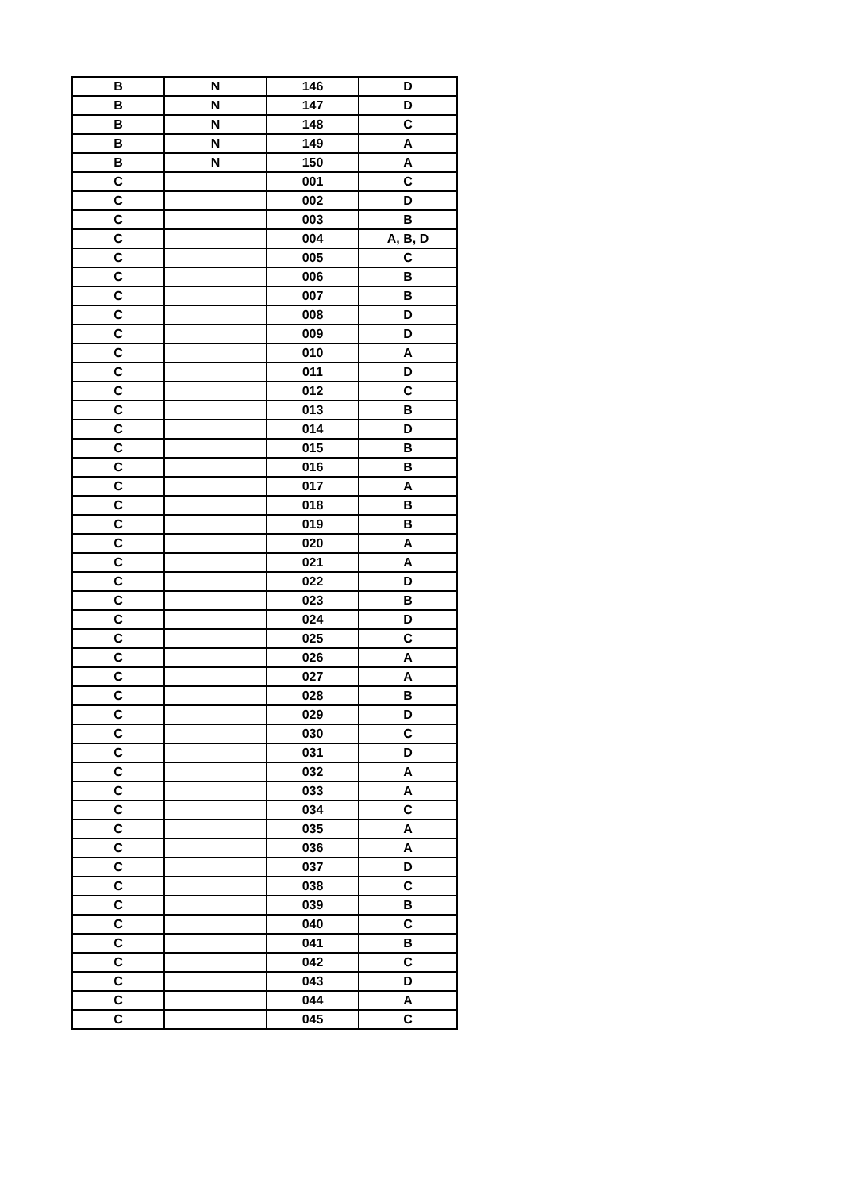| B | N | 146 | D |
| B | N | 147 | D |
| B | N | 148 | C |
| B | N | 149 | A |
| B | N | 150 | A |
| C | | 001 | C |
| C | | 002 | D |
| C | | 003 | B |
| C | | 004 | A, B, D |
| C | | 005 | C |
| C | | 006 | B |
| C | | 007 | B |
| C | | 008 | D |
| C | | 009 | D |
| C | | 010 | A |
| C | | 011 | D |
| C | | 012 | C |
| C | | 013 | B |
| C | | 014 | D |
| C | | 015 | B |
| C | | 016 | B |
| C | | 017 | A |
| C | | 018 | B |
| C | | 019 | B |
| C | | 020 | A |
| C | | 021 | A |
| C | | 022 | D |
| C | | 023 | B |
| C | | 024 | D |
| C | | 025 | C |
| C | | 026 | A |
| C | | 027 | A |
| C | | 028 | B |
| C | | 029 | D |
| C | | 030 | C |
| C | | 031 | D |
| C | | 032 | A |
| C | | 033 | A |
| C | | 034 | C |
| C | | 035 | A |
| C | | 036 | A |
| C | | 037 | D |
| C | | 038 | C |
| C | | 039 | B |
| C | | 040 | C |
| C | | 041 | B |
| C | | 042 | C |
| C | | 043 | D |
| C | | 044 | A |
| C | | 045 | C |